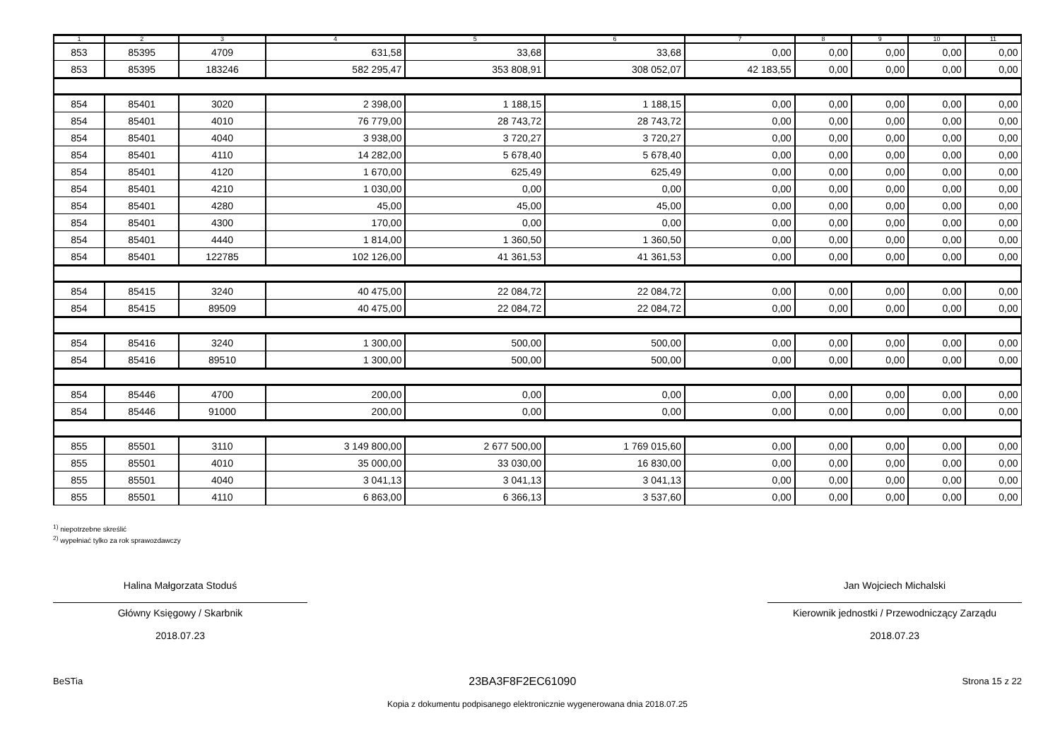| 1 | 2 | 3 | 4 | 5 | 6 | 7 | 8 | 9 | 10 | 11 |
| --- | --- | --- | --- | --- | --- | --- | --- | --- | --- | --- |
| 853 | 85395 | 4709 | 631,58 | 33,68 | 33,68 | 0,00 | 0,00 | 0,00 | 0,00 | 0,00 |
| 853 | 85395 | 183246 | 582 295,47 | 353 808,91 | 308 052,07 | 42 183,55 | 0,00 | 0,00 | 0,00 | 0,00 |
| 854 | 85401 | 3020 | 2 398,00 | 1 188,15 | 1 188,15 | 0,00 | 0,00 | 0,00 | 0,00 | 0,00 |
| 854 | 85401 | 4010 | 76 779,00 | 28 743,72 | 28 743,72 | 0,00 | 0,00 | 0,00 | 0,00 | 0,00 |
| 854 | 85401 | 4040 | 3 938,00 | 3 720,27 | 3 720,27 | 0,00 | 0,00 | 0,00 | 0,00 | 0,00 |
| 854 | 85401 | 4110 | 14 282,00 | 5 678,40 | 5 678,40 | 0,00 | 0,00 | 0,00 | 0,00 | 0,00 |
| 854 | 85401 | 4120 | 1 670,00 | 625,49 | 625,49 | 0,00 | 0,00 | 0,00 | 0,00 | 0,00 |
| 854 | 85401 | 4210 | 1 030,00 | 0,00 | 0,00 | 0,00 | 0,00 | 0,00 | 0,00 | 0,00 |
| 854 | 85401 | 4280 | 45,00 | 45,00 | 45,00 | 0,00 | 0,00 | 0,00 | 0,00 | 0,00 |
| 854 | 85401 | 4300 | 170,00 | 0,00 | 0,00 | 0,00 | 0,00 | 0,00 | 0,00 | 0,00 |
| 854 | 85401 | 4440 | 1 814,00 | 1 360,50 | 1 360,50 | 0,00 | 0,00 | 0,00 | 0,00 | 0,00 |
| 854 | 85401 | 122785 | 102 126,00 | 41 361,53 | 41 361,53 | 0,00 | 0,00 | 0,00 | 0,00 | 0,00 |
| 854 | 85415 | 3240 | 40 475,00 | 22 084,72 | 22 084,72 | 0,00 | 0,00 | 0,00 | 0,00 | 0,00 |
| 854 | 85415 | 89509 | 40 475,00 | 22 084,72 | 22 084,72 | 0,00 | 0,00 | 0,00 | 0,00 | 0,00 |
| 854 | 85416 | 3240 | 1 300,00 | 500,00 | 500,00 | 0,00 | 0,00 | 0,00 | 0,00 | 0,00 |
| 854 | 85416 | 89510 | 1 300,00 | 500,00 | 500,00 | 0,00 | 0,00 | 0,00 | 0,00 | 0,00 |
| 854 | 85446 | 4700 | 200,00 | 0,00 | 0,00 | 0,00 | 0,00 | 0,00 | 0,00 | 0,00 |
| 854 | 85446 | 91000 | 200,00 | 0,00 | 0,00 | 0,00 | 0,00 | 0,00 | 0,00 | 0,00 |
| 855 | 85501 | 3110 | 3 149 800,00 | 2 677 500,00 | 1 769 015,60 | 0,00 | 0,00 | 0,00 | 0,00 | 0,00 |
| 855 | 85501 | 4010 | 35 000,00 | 33 030,00 | 16 830,00 | 0,00 | 0,00 | 0,00 | 0,00 | 0,00 |
| 855 | 85501 | 4040 | 3 041,13 | 3 041,13 | 3 041,13 | 0,00 | 0,00 | 0,00 | 0,00 | 0,00 |
| 855 | 85501 | 4110 | 6 863,00 | 6 366,13 | 3 537,60 | 0,00 | 0,00 | 0,00 | 0,00 | 0,00 |
<sup>1)</sup> niepotrzebne skreślić
<sup>2)</sup> wypełniać tylko za rok sprawozdawczy
Halina Małgorzata Stoduś
Główny Księgowy / Skarbnik
2018.07.23
Jan Wojciech Michalski
Kierownik jednostki / Przewodniczący Zarządu
2018.07.23
BeSTia 23BA3F8F2EC61090 Strona 15 z 22
Kopia z dokumentu podpisanego elektronicznie wygenerowana dnia 2018.07.25